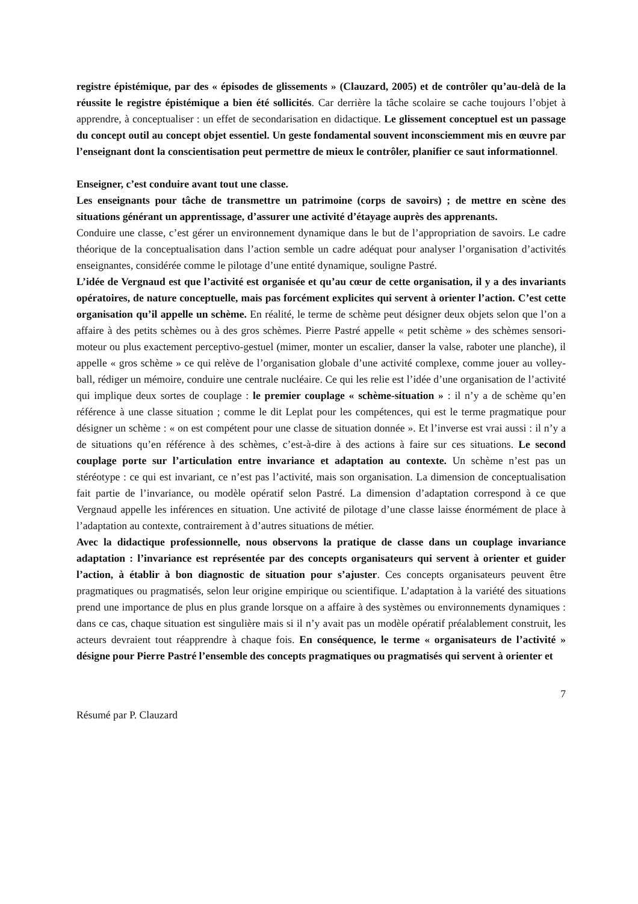registre épistémique, par des « épisodes de glissements » (Clauzard, 2005) et de contrôler qu’au-delà de la réussite le registre épistémique a bien été sollicités. Car derrière la tâche scolaire se cache toujours l’objet à apprendre, à conceptualiser : un effet de secondarisation en didactique. Le glissement conceptuel est un passage du concept outil au concept objet essentiel. Un geste fondamental souvent inconsciemment mis en œuvre par l’enseignant dont la conscientisation peut permettre de mieux le contrôler, planifier ce saut informationnel.
Enseigner, c’est conduire avant tout une classe.
Les enseignants pour tâche de transmettre un patrimoine (corps de savoirs) ; de mettre en scène des situations générant un apprentissage, d’assurer une activité d’étayage auprès des apprenants.
Conduire une classe, c’est gérer un environnement dynamique dans le but de l’appropriation de savoirs. Le cadre théorique de la conceptualisation dans l’action semble un cadre adéquat pour analyser l’organisation d’activités enseignantes, considérée comme le pilotage d’une entité dynamique, souligne Pastré.
L’idée de Vergnaud est que l’activité est organisée et qu’au cœur de cette organisation, il y a des invariants opératoires, de nature conceptuelle, mais pas forcément explicites qui servent à orienter l’action. C’est cette organisation qu’il appelle un schème. En réalité, le terme de schème peut désigner deux objets selon que l’on a affaire à des petits schèmes ou à des gros schèmes. Pierre Pastré appelle « petit schème » des schèmes sensori-moteur ou plus exactement perceptivo-gestuel (mimer, monter un escalier, danser la valse, raboter une planche), il appelle « gros schème » ce qui relève de l’organisation globale d’une activité complexe, comme jouer au volley-ball, rédiger un mémoire, conduire une centrale nucléaire. Ce qui les relie est l’idée d’une organisation de l’activité qui implique deux sortes de couplage : le premier couplage « schème-situation » : il n’y a de schème qu’en référence à une classe situation ; comme le dit Leplat pour les compétences, qui est le terme pragmatique pour désigner un schème : « on est compétent pour une classe de situation donnée ». Et l’inverse est vrai aussi : il n’y a de situations qu’en référence à des schèmes, c’est-à-dire à des actions à faire sur ces situations. Le second couplage porte sur l’articulation entre invariance et adaptation au contexte. Un schème n’est pas un stéréotype : ce qui est invariant, ce n’est pas l’activité, mais son organisation. La dimension de conceptualisation fait partie de l’invariance, ou modèle opératif selon Pastré. La dimension d’adaptation correspond à ce que Vergnaud appelle les inférences en situation. Une activité de pilotage d’une classe laisse énormément de place à l’adaptation au contexte, contrairement à d’autres situations de métier.
Avec la didactique professionnelle, nous observons la pratique de classe dans un couplage invariance adaptation : l’invariance est représentée par des concepts organisateurs qui servent à orienter et guider l’action, à établir à bon diagnostic de situation pour s’ajuster. Ces concepts organisateurs peuvent être pragmatiques ou pragmatisés, selon leur origine empirique ou scientifique. L’adaptation à la variété des situations prend une importance de plus en plus grande lorsque on a affaire à des systèmes ou environnements dynamiques : dans ce cas, chaque situation est singulière mais si il n’y avait pas un modèle opératif préalablement construit, les acteurs devraient tout réapprendre à chaque fois. En conséquence, le terme « organisateurs de l’activité » désigne pour Pierre Pastré l’ensemble des concepts pragmatiques ou pragmatisés qui servent à orienter et
7
Résumé par P. Clauzard